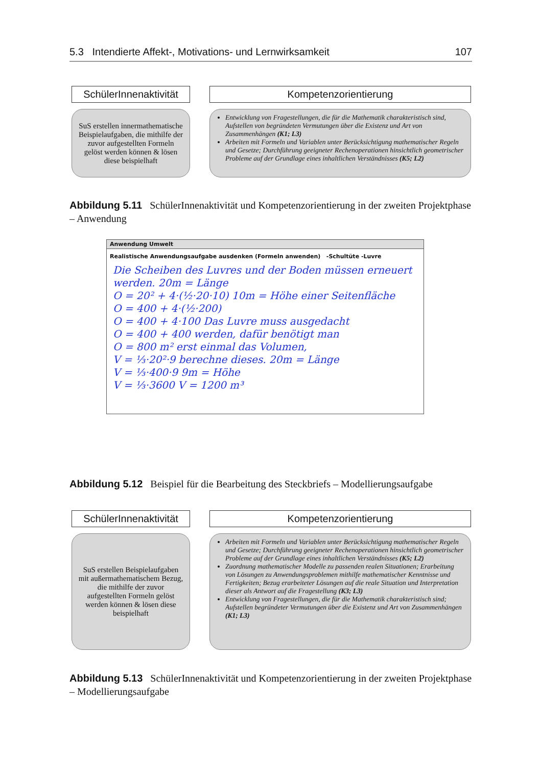5.3 Intendierte Affekt-, Motivations- und Lernwirksamkeit 107
SchülerInnenaktivität
SuS erstellen innermathematische Beispielaufgaben, die mithilfe der zuvor aufgestellten Formeln gelöst werden können & lösen diese beispielhaft
Kompetenzorientierung
Entwicklung von Fragestellungen, die für die Mathematik charakteristisch sind, Aufstellen von begründeten Vermutungen über die Existenz und Art von Zusammenhängen (K1; L3)
Arbeiten mit Formeln und Variablen unter Berücksichtigung mathematischer Regeln und Gesetze; Durchführung geeigneter Rechenoperationen hinsichtlich geometrischer Probleme auf der Grundlage eines inhaltlichen Verständnisses (K5; L2)
Abbildung 5.11 SchülerInnenaktivität und Kompetenzorientierung in der zweiten Projektphase – Anwendung
Anwendung Umwelt
Realistische Anwendungsaufgabe ausdenken (Formeln anwenden) -Schultüte -Luvre
Die Scheiben des Luvres und der Boden müssen erneuert werden. 20m = Länge
O = 20² + 4·(½·20·10) 10m = Höhe einer Seitenfläche
O = 400 + 4·(½·200)
O = 400 + 4·100 Das Luvre muss ausgedacht
O = 400 + 400 werden, dafür benötigt man
O = 800 m² erst einmal das Volumen,
V = ⅓·20²·9 berechne dieses. 20m = Länge
V = ⅓·400·9 9m = Höhe
V = ⅓·3600 V = 1200 m³
Abbildung 5.12 Beispiel für die Bearbeitung des Steckbriefs – Modellierungsaufgabe
SchülerInnenaktivität
SuS erstellen Beispielaufgaben mit außermathematischem Bezug, die mithilfe der zuvor aufgestellten Formeln gelöst werden können & lösen diese beispielhaft
Kompetenzorientierung
Arbeiten mit Formeln und Variablen unter Berücksichtigung mathematischer Regeln und Gesetze; Durchführung geeigneter Rechenoperationen hinsichtlich geometrischer Probleme auf der Grundlage eines inhaltlichen Verständnisses (K5; L2)
Zuordnung mathematischer Modelle zu passenden realen Situationen; Erarbeitung von Lösungen zu Anwendungsproblemen mithilfe mathematischer Kenntnisse und Fertigkeiten; Bezug erarbeiteter Lösungen auf die reale Situation und Interpretation dieser als Antwort auf die Fragestellung (K3; L3)
Entwicklung von Fragestellungen, die für die Mathematik charakteristisch sind; Aufstellen begründeter Vermutungen über die Existenz und Art von Zusammenhängen (K1; L3)
Abbildung 5.13 SchülerInnenaktivität und Kompetenzorientierung in der zweiten Projektphase – Modellierungsaufgabe